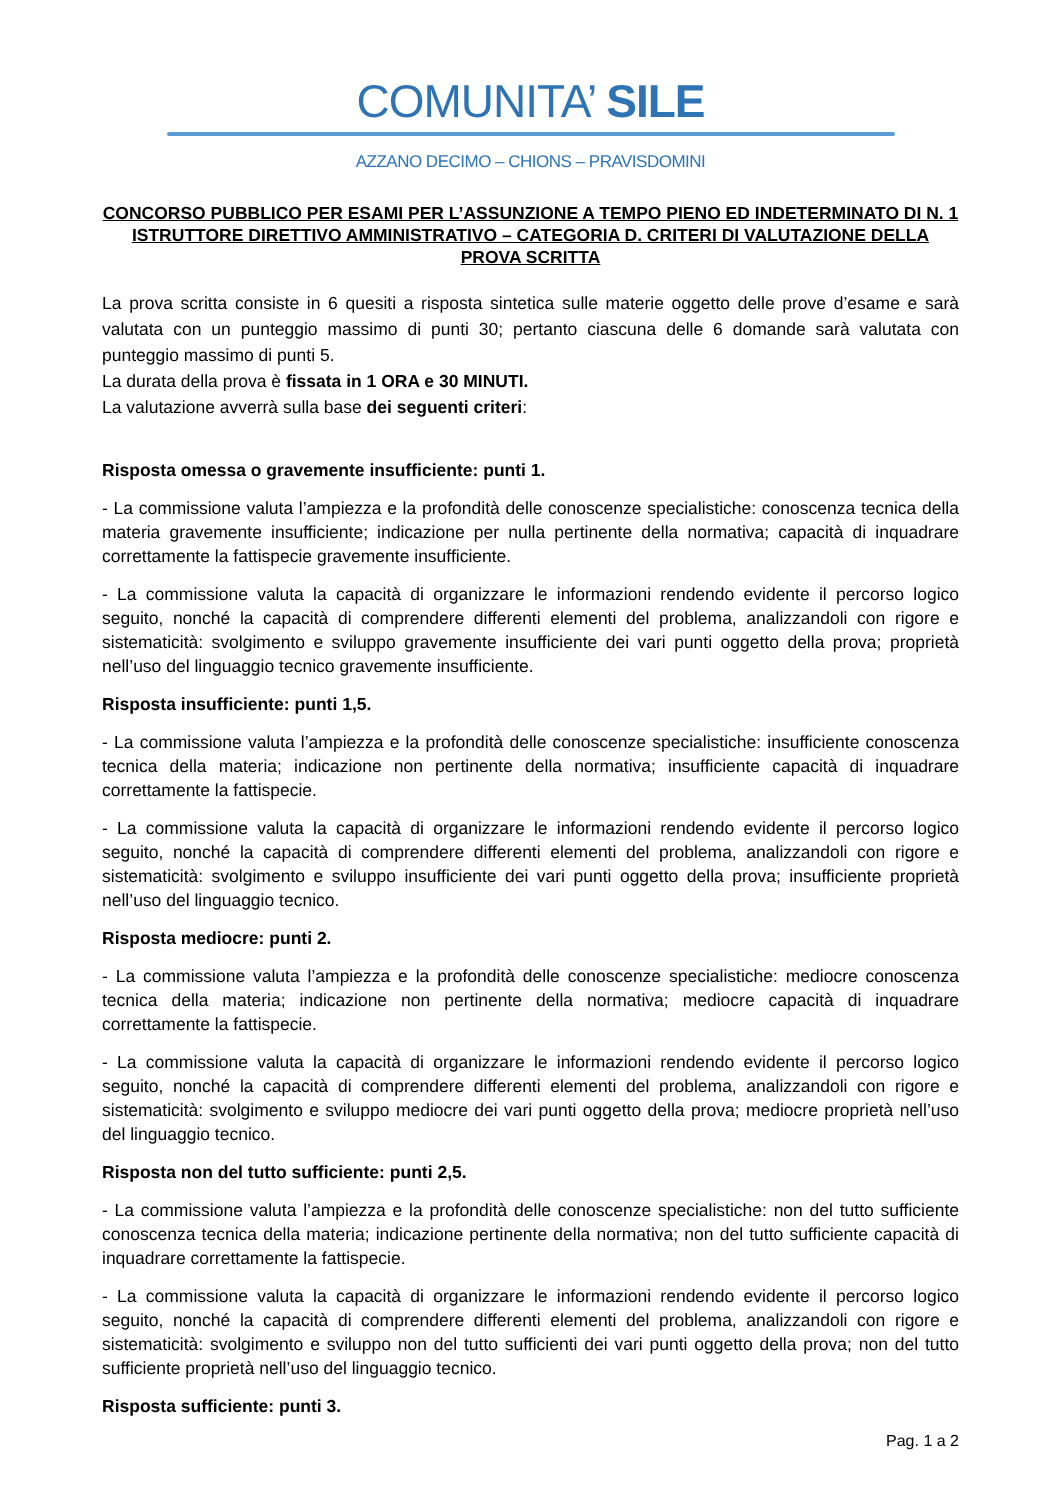COMUNITA’ SILE
AZZANO DECIMO – CHIONS – PRAVISDOMINI
CONCORSO PUBBLICO PER ESAMI PER L’ASSUNZIONE A TEMPO PIENO ED INDETERMINATO DI N. 1 ISTRUTTORE DIRETTIVO AMMINISTRATIVO – CATEGORIA D. CRITERI DI VALUTAZIONE DELLA PROVA SCRITTA
La prova scritta consiste in 6 quesiti a risposta sintetica sulle materie oggetto delle prove d’esame e sarà valutata con un punteggio massimo di punti 30; pertanto ciascuna delle 6 domande sarà valutata con punteggio massimo di punti 5.
La durata della prova è fissata in 1 ORA e 30 MINUTI.
La valutazione avverrà sulla base dei seguenti criteri:
Risposta omessa o gravemente insufficiente: punti 1.
- La commissione valuta l’ampiezza e la profondità delle conoscenze specialistiche: conoscenza tecnica della materia gravemente insufficiente; indicazione per nulla pertinente della normativa; capacità di inquadrare correttamente la fattispecie gravemente insufficiente.
- La commissione valuta la capacità di organizzare le informazioni rendendo evidente il percorso logico seguito, nonché la capacità di comprendere differenti elementi del problema, analizzandoli con rigore e sistematicità: svolgimento e sviluppo gravemente insufficiente dei vari punti oggetto della prova; proprietà nell’uso del linguaggio tecnico gravemente insufficiente.
Risposta insufficiente: punti 1,5.
- La commissione valuta l’ampiezza e la profondità delle conoscenze specialistiche: insufficiente conoscenza tecnica della materia; indicazione non pertinente della normativa; insufficiente capacità di inquadrare correttamente la fattispecie.
- La commissione valuta la capacità di organizzare le informazioni rendendo evidente il percorso logico seguito, nonché la capacità di comprendere differenti elementi del problema, analizzandoli con rigore e sistematicità: svolgimento e sviluppo insufficiente dei vari punti oggetto della prova; insufficiente proprietà nell’uso del linguaggio tecnico.
Risposta mediocre: punti 2.
- La commissione valuta l’ampiezza e la profondità delle conoscenze specialistiche: mediocre conoscenza tecnica della materia; indicazione non pertinente della normativa; mediocre capacità di inquadrare correttamente la fattispecie.
- La commissione valuta la capacità di organizzare le informazioni rendendo evidente il percorso logico seguito, nonché la capacità di comprendere differenti elementi del problema, analizzandoli con rigore e sistematicità: svolgimento e sviluppo mediocre dei vari punti oggetto della prova; mediocre proprietà nell’uso del linguaggio tecnico.
Risposta non del tutto sufficiente: punti 2,5.
- La commissione valuta l’ampiezza e la profondità delle conoscenze specialistiche: non del tutto sufficiente conoscenza tecnica della materia; indicazione pertinente della normativa; non del tutto sufficiente capacità di inquadrare correttamente la fattispecie.
- La commissione valuta la capacità di organizzare le informazioni rendendo evidente il percorso logico seguito, nonché la capacità di comprendere differenti elementi del problema, analizzandoli con rigore e sistematicità: svolgimento e sviluppo non del tutto sufficienti dei vari punti oggetto della prova; non del tutto sufficiente proprietà nell’uso del linguaggio tecnico.
Risposta sufficiente: punti 3.
Pag. 1 a 2